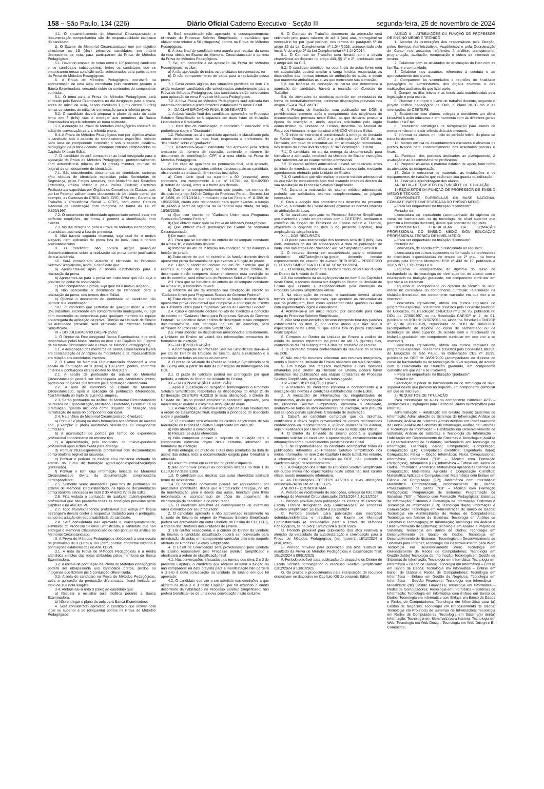158 – São Paulo, 134 (226) Diário Oficial Caderno Executivo - Seção III segunda-feira, 25 de novembro de 2024
4.1. O encaminhamento do Memorial Circunstanciado e documentação comprobatória são de responsabilidade exclusiva do candidato.
5. O Exame de Memorial Circunstanciado tem por objetivo selecionar os 10 (dez) primeiros candidatos, em ordem decrescente de nota, para participarem da Prova de Métodos Pedagógicos.
5.1. Havendo empate de notas entre o 10º (décimo) candidato e os candidatos subsequentes, todos os candidatos que se encontrarem nessa condição serão selecionados para participarem da Prova de Métodos Pedagógicos.
6. A Prova de Métodos Pedagógicos consistirá na apresentação de uma aula, ministrada pelo candidato perante a Banca Examinadora, versando sobre os conteúdos do componente curricular.
6.1. O tema para a Prova de Métodos Pedagógicos será sorteado pela Banca Examinadora no dia designado para a prova, antes do início da aula, sendo escolhido 1 (um) dentre 3 (três) temas constantes do edital de convocação para a referida prova.
6.2. O candidato deverá preparar o plano de aula de cada tema em 3 (três) vias e entregar aos membros da Banca Examinadora aquele referente ao tema sorteado.
6.3. A duração da Prova de Métodos Pedagógicos constará do edital de convocação para a referida prova.
6.4. A Prova de Métodos Pedagógicos tem por objetivo avaliar o candidato sob o aspecto do conhecimento específico, voltado para área do componente curricular e sob o aspecto didático–pedagógico da prática docente, mediante critérios estabelecidos no Capítulo IX deste Edital.
7. O candidato deverá comparecer ao local designado para a aplicação da Prova de Métodos Pedagógicos, preferencialmente, com antecedência mínima de 30 (trinta) minutos, munido do original de um documento de identidade.
7.1. São considerados documentos de identidade: carteiras e/ou cédulas de identidade expedidas pelas Secretarias de Segurança, pelas Forças Armadas, pelo Ministério das Relações Exteriores, Polícia Militar e pela Polícia Federal; Carteiras Profissionais expedidas por Órgãos ou Conselhos de Classes que, por Lei Federal, valham como documento de identidade como, por exemplo, as Carteiras do CREA, OAB, CRC, CRM etc.; Carteira de Trabalho e Previdência Social – CTPS, bem como Carteira Nacional de Habilitação com fotografia na forma da Lei nº 9.503/1997.
7.2. O documento de identidade apresentado deverá estar em perfeitas condições, de forma a permitir a identificação com clareza.
7.3. No dia designado para a Prova de Métodos Pedagógicos, o candidato assinará a lista de presença.
8. Não haverá segunda chamada, seja qual for o motivo alegado, nem aplicação da prova fora do local, data e horário preestabelecidos.
9. O candidato não poderá alegar quaisquer desconhecimentos sobre a realização da prova como justificativa de sua ausência.
10. Será considerado ausente e eliminado do Processo Seletivo Simplificado, ainda, o candidato que:
a) Apresentar–se após o horário estabelecido para a realização da prova.
b) Apresentar–se para a prova em outro local que não seja o previsto no edital de convocação.
c) Não comparecer a prova, seja qual for o motivo alegado.
d) Não apresentar o documento de identidade para a realização da prova, nos termos deste Edital.
e) Quando o documento de identidade do candidato não permitir sua identificação.
10.1. O candidato que perturbar de qualquer modo a ordem dos trabalhos, incorrendo em comportamento inadequado, ou agir com incorreção ou descortesia para qualquer membro da equipe encarregada da aplicação da prova, Direção da Unidade de Ensino ou autoridade presente, será eliminado do Processo Seletivo Simplificado.
IX – DO JULGAMENTO DAS PROVAS
1. O Diretor da Etec designará Banca Examinadora, que será responsável pelas fases listadas no item 1 do Capítulo VIII (Exame de Memorial Circunstanciado e Prova de Métodos Pedagógicos).
1.1. A designação dos membros da Banca Examinadora levará em consideração os princípios de moralidade e de impessoalidade em relação aos candidatos inscritos.
2. O Exame de Memorial Circunstanciado obedecerá a uma escala de pontuação de 0 (zero) a 100 (cem) pontos, conforme critérios e pontuações estabelecidos no ANEXO VI.
2.1. A escala de pontuação da análise do Memorial Circunstanciado poderá ser ultrapassada aos candidatos pretos, pardos ou indígenas que fizerem jus à pontuação diferenciada.
2.2. A nota do candidato no Exame de Memorial Circunstanciado, após a aplicação da pontuação diferenciada, ficará limitada ao triplo de sua nota simples.
2.3. Serão pontuados na análise do Memorial Circunstanciado os cursos de Especialização, Mestrado, Doutorado, Licenciatura ou Graduação, quando incluídos como requisito de titulação para ministração de aulas no componente curricular.
2.4. Na análise do Memorial Circunstanciado é vedado:
a) Pontuar 2 (duas) ou mais formações acadêmicas de mesmo tipo. (Exemplo: 2 (dois) mestrados vinculados ao componente curricular).
b) A acumulação de pontos por tempo de experiência profissional concomitante de mesmo tipo.
c) A apresentação, pelo candidato, de título/experiência profissional após a data fixada para entrega.
d) Pontuar título/experiência profissional com documentação comprobatória ilegível ou rasurada.
e) Pontuar o período de estágio e/ou monitoria efetuado no âmbito do curso de formação (graduação/especialização/pós graduação).
f) Pontuar o item cuja informação lançada no Memorial Circunstanciado divirja da documentação comprobatória correspondente.
2.5. Somente serão analisadas, para fins de pontuação no Exame de Memorial Circunstanciado, os tipos de documentação comprobatória elencados no item 2 do ANEXO IV deste Edital.
2.6. Fica vedada a pontuação de qualquer título/experiência profissional que não preencha todas as condições previstas neste Capítulo e no ANEXO VI.
2.7. Todo título/experiência profissional que esteja em língua estrangeira deverá conter a respectiva tradução para o português, sendo a tradução de responsabilidade do candidato.
2.8. Será considerado não aprovado e, consequentemente, eliminado do Processo Seletivo Simplificado, o candidato que não entregar o Memorial Circunstanciado ou não pontuar na análise do Memorial Circunstanciado.
3. A Prova de Métodos Pedagógicos obedecerá a uma escala de pontuação de 0 (zero) a 100 (cem) pontos, conforme critérios e pontuações estabelecidos no ANEXO VI.
3.1. A nota da Prova de Métodos Pedagógicos é a média aritmética simples das notas atribuídas pelos membros da Banca Examinadora.
3.2. A escala de pontuação da Prova de Métodos Pedagógicos poderá ser ultrapassada aos candidatos pretos, pardos ou indígenas que fizerem jus à pontuação diferenciada.
3.3. A nota do candidato na Prova de Métodos Pedagógicos, após a aplicação da pontuação diferenciada, ficará limitada ao triplo de sua nota simples.
3.4. Atribuir–se–á nota 0 (zero) ao candidato que:
a) Recusar a ministrar aula didática perante a Banca Examinadora.
b) Não entregar o plano de aula para Banca Examinadora.
4. Será considerado aprovado o candidato que obtiver nota igual ou superior a 50 (cinquenta) pontos na Prova de Métodos Pedagógicos.
5. Será considerado não aprovado, e consequentemente eliminado do Processo Seletivo Simplificado, o candidato que obtiver nota inferior a 50 (cinquenta) pontos na Prova de Métodos Pedagógicos.
6. A nota final do candidato será aquela que resultar da soma da nota obtida no Exame de Memorial Circunstanciado e da nota da Prova de Métodos Pedagógicos.
7. Se, em decorrência da aplicação da Prova de Métodos Pedagógicos, resultar:
a) A não aprovação de todos os candidatos selecionados; ou
b) O não comparecimento de todos para a realização dessa prova.
7.1. Caso ocorra alguma das situações previstas no item 7 e ainda restarem candidatos não selecionados anteriormente para a Prova de Métodos Pedagógicos, tais candidatos serão convocados para aplicação de nova Prova de Métodos Pedagógicos.
7.2. A nova Prova de Métodos Pedagógicos será aplicada nas mesmas condições e procedimentos estabelecidos neste Edital.
X – DA CLASSIFICAÇÃO FINAL E DESEMPATE
1. A classificação final dos candidatos aprovados no Processo Seletivo Simplificado será separada em duas listas de titulação: Licenciados e Graduados.
1.1. Para fins de convocação, o candidato "Licenciado" terá preferência sobre o "Graduado".
1.2. Relacionar–se–á o candidato aprovado e classificado pela ordem decrescente da nota final, respeitada a preferência do "licenciado" sobre o "graduado".
1.3. Relacionar–se–á o candidato não aprovado pela ordem crescente do número de inscrição, contendo o número do documento de identificação, CPF, e a nota obtida na Prova de Métodos Pedagógicos.
2. Em caso de igualdade na pontuação final, será aplicado, sucessivamente, os seguintes critérios de desempate ao candidato, observando–se a data do término das inscrições:
a) Com idade igual ou superior a 60 (sessenta) anos completos, em cumprimento à Lei nº 10.741, de 01/10/2003 (Estatuto do Idoso), entre si e frente aos demais.
b) Que tenha comprovadamente sido jurado, nos termos do disposto no artigo 440 do Código de Processo Penal – Decreto–Lei nº 3.689, de 03/10/1941, introduzido pela Lei Federal nº 11.689, de 10/06/2008, direito este reconhecido para quem exerceu a função de jurado a partir da vigência da lei federal aqui citada, ou seja, 10/08/2008.
c) Que tiver inscrito no "Cadastro Único para Programas Sociais do Governo Federal".
d) Que obtiver maior nota na Prova de Métodos Pedagógicos.
e) Que obtiver maior pontuação no Exame de Memorial Circunstanciado.
f) De maior idade.
2.1. Para que se beneficie do critério de desempate constante da alínea "b", o candidato deverá:
a) Informar no ato da inscrição sua condição de ter exercido a função de jurado.
b) Estar ciente de que no exercício da função docente deverá apresentar prova documental de que exerceu a função de jurado.
2.2. Caso o candidato declare no ato de inscrição que já exerceu a função de jurado, se beneficie deste critério de desempate e não comprove documentalmente esta condição no ato do exercício, será eliminado do Processo Seletivo Simplificado.
2.3. Para que se beneficie do critério de desempate constante na alínea "c", o candidato deverá:
a) Informar no ato da inscrição sua condição de inscrito no "Cadastro Único para Programas Sociais do Governo Federal".
b) Estar ciente de que no exercício da função docente deverá apresentar prova documental que comprove a condição de inscrito no "Cadastro Único para Programas Sociais do Governo Federal".
2.4. Caso o candidato declare no ato de inscrição a condição de inscrito no "Cadastro Único para Programas Sociais do Governo Federal", se beneficie deste critério de desempate e não comprove documentalmente esta condição no ato do exercício, será eliminado do Processo Seletivo Simplificado.
2.5. Para atender os dispositivos mencionados anteriormente, a Unidade de Ensino se valerá das informações constantes do formulário de inscrição.
XI – DA HOMOLOGAÇÃO
1. A homologação do Processo Seletivo Simplificado dar–se–á por ato do Diretor da Unidade de Ensino, após a realização e a conclusão de todas as etapas do certame.
2. O prazo de validade do Processo Seletivo Simplificado será de 1 (um) ano, a partir da data da publicação da homologação em DOE.
2.1. O prazo de validade poderá ser prorrogado por igual período, a critério do Diretor da Unidade de Ensino.
XII – DA CONVOCAÇÃO E ADMISSÃO
1. Após a publicação do despacho homologando o Processo Seletivo Simplificado, respeitadas as disposições do artigo 2º da Deliberação CEETEPS 41/2018 (e suas alterações), o Diretor da Unidade de Ensino poderá convocar o candidato aprovado, para manifestação quanto a escolha e atribuição de aulas.
1.1. A convocação, a escolha e atribuição de aulas obedecerão a ordem de classificação final, esgotada a prioridade do licenciado sobre o graduado.
1.2. O candidato terá exaurido os direitos decorrentes de sua habilitação no Processo Seletivo Simplificado em caso de:
a) Não atender a convocação.
b) Recusar as aulas oferecidas.
c) Não comprovar possuir o requisito de titulação para o componente curricular objeto deste certame, informado no formulário de inscrição.
d) Não entregar, no prazo de 7 dias úteis (contados da data de aceite das aulas), toda a documentação exigida para formalizar a admissão.
e) Deixar de entrar em exercício no prazo estipulado.
f) Não comprovar possuir as condições listadas no item 1 do Capítulo IV deste Edital.
1.3. O candidato que declinar das aulas oferecidas assinará termo de desistência.
1.4. O candidato convocado poderá ser representado por procurador constituído, desde que o procurador entregue, no ato da manifestação para o aceite das aulas, mandato com firma reconhecida e acompanhado de cópia do documento de identificação do candidato e do procurador.
1.5. O candidato assumirá as consequências de eventuais erros cometidos por seu procurador.
2. O candidato aprovado e não aproveitado inicialmente na Unidade de Ensino de origem do Processo Seletivo Simplificado poderá ser aproveitado em outra Unidade de Ensino do CEETEPS, a critério dos Diretores das Unidades de Ensino.
3. Em caráter excepcional, e a critério do Diretor da Unidade de Ensino, o candidato classificado poderá ser convocado para ministração de aulas em componente curricular diferente daquele ofertado no Processo Seletivo Simplificado.
4. O Edital de Convocação será providenciado pela Unidade de Ensino responsável pelo Processo Seletivo Simplificado e obedecerá a ordem de classificação final.
4.1. Nas convocações efetuadas nos termos dos itens 2 e 3 do presente Capítulo, o candidato que recusar assumir a função ou não comparecer na data prevista para a manifestação não perderá o direito à nova convocação na Unidade de Ensino em que foi aprovado.
4.2. O candidato que vier a ser admitido nas condições a que aludem os itens 2 e 3 deste Capítulo, por ter exercido o direito decorrente da habilitação no Processo Seletivo Simplificado, não poderá beneficiar–se de uma nova convocação neste certame.
5. O Contrato de Trabalho decorrente da admissão será celebrado pelo prazo máximo de até 1 (um) ano, prorrogável se necessário for por igual período, nos termos do parágrafo 5º do artigo 52 da Lei Complementar nº 1.044/2008, acrescentado pelo inciso V do artigo 2º da Lei Complementar nº 1.240/2014.
5.1. O Contrato de Trabalho será firmado com a devida observância ao disposto no artigo 443, §§ 1º e 2º, combinado com o artigo 445 da CLT.
5.2. O candidato admitido, na ocorrência de aulas livres e/ou em substituição, poderá ampliar a carga horária, respeitadas as disposições das normas internas de atribuição de aulas, e desde que mantenha atribuídas as aulas que motivaram sua admissão.
5.3. Na hipótese de cessação da causa que determinou a admissão do candidato, haverá a rescisão do Contrato de Trabalho.
5.4. As atividades de docência poderão ser executadas na forma de teletrabalho/remota, conforme disposições previstas nos artigos 75–A a 75–E da CLT.
6. A Portaria de Admissão, com publicação em DOE, é providenciada somente após o cumprimento das exigências de documentações previstas neste Edital, as que declarou possuir à época da inscrição e, ainda, aquelas solicitadas pelo órgão administrativo da Unidade de Ensino, descritas no Manual de Recursos Humanos, e que constitui o ANEXO VII deste Edital.
7. O início do exercício é condicionado à entrega do Atestado de Saúde Ocupacional – ASO e a publicação em DOE do Ato Decisório, em caso de encontrar–se em acumulação remunerada, nos termos do inciso XVI do artigo 37 da Constituição Federal.
7.1. O candidato, no ato da entrega da documentação para formalizar a admissão, receberá da Unidade de Ensino instruções para submeter–se ao exame médico admissional.
7.2. O exame médico admissional deverá ser realizado antes do início do exercício, em clínica ou médico conveniado, mediante agendamento efetuado pela Unidade de Ensino.
7.3. O candidato que não realizar o exame médico admissional ou que não for considerado apto terá exaurido todos os direitos da sua habilitação no Processo Seletivo Simplificado.
7.4. Durante a realização do exame médico admissional, poderão ser solicitados exames complementares, se julgado necessário.
8. Para a adoção dos procedimentos descritos no presente Capítulo, a Unidade de Ensino deverá observar as normas internas de atribuição de aulas.
9. Ao candidato aprovado no Processo Seletivo Simplificado que mantenha vínculo empregatício com o CEETEPS, mediante o exercício da função de Professor de Ensino Médio e Técnico, observado o disposto no item 5 do presente Capítulo, terá ampliação da carga horária.
XIII – DOS RECURSOS
1. O prazo para interposição dos recursos será de 3 (três) dias úteis, contados do dia útil subsequente a data da publicação de cada uma das etapas do Processo Seletivo Simplificado em DOE.
2. O recurso deverá ser encaminhado para o endereço eletrônico: e027adm@cps.sp.gov.br, devendo constar expressamente no assunto do e–mail: RECURSO – PROCESSO SELETIVO SIMPLIFICADO EDITAL Nº 027/35/2024.
2.1. O recurso, devidamente fundamentado, deverá ser dirigido ao Diretor da Unidade de Ensino.
2.2. Na ocorrência da situação prevista no item 6 do Capítulo I deste Edital, o recurso deverá ser dirigido ao Diretor da Unidade de Ensino que assumir a responsabilidade pela condução do Processo Seletivo Simplificado online.
3. Na elaboração do recurso, o candidato deverá utilizar termos adequados e respeitosos, que apontem as circunstâncias que os justifiquem, bem como apresentar cada questão ou item com argumentação lógica e consistente.
4. Admitir–se–á um único recurso por candidato para cada etapa do Processo Seletivo Simplificado.
5. Não será considerado o recurso interposto fora dos padrões estabelecidos no item 2, por outros meios que não seja o especificado neste Edital, ou que esteja fora do prazo estipulado neste Capítulo.
6. Compete ao Diretor da Unidade de Ensino a análise do mérito do recurso impetrado, no prazo de até 15 (quinze) dias, contados do dia útil subsequente a data de protocolo do recurso.
7. O candidato tomará conhecimento do resultado do recurso via DOE.
8. Não caberão recursos adicionais aos recursos interpostos, sendo o Diretor da Unidade de Ensino soberano em suas decisões.
9. Em função dos recursos impetrados e das decisões emanadas pelo Diretor da Unidade de Ensino, poderá haver alterações nas publicações das etapas constantes do Processo Seletivo Simplificado, antes de sua homologação.
XIV – DAS DISPOSIÇÕES FINAIS
1. A inscrição do candidato implicará o conhecimento e a aceitação das normas e condições estabelecidas neste Edital.
2. A inexatidão de informações ou irregularidades de documentos, ainda que verificadas posteriormente à homologação do Processo Seletivo Simplificado, eliminará o candidato, anulando–se todos os atos decorrentes da inscrição, sem prejuízo das sanções penais aplicáveis à falsidade de declaração.
3. Caberá ao candidato comprovar que os diplomas, certificados e títulos sejam provenientes de cursos reconhecidos credenciados ou recomendados e, quando realizados no exterior, sejam revalidados por Universidade Pública ou Instituição Oficial.
4. O Diretor da Unidade de Ensino poderá a qualquer momento solicitar ao candidato a apresentação, esclarecimento ou informações sobre os documentos previstos neste Edital.
5. É de responsabilidade do candidato acompanhar todas as publicações referentes ao Processo Seletivo Simplificado nos meios informados no item 2 do Capítulo I deste Edital. No entanto, a informação oficial é a publicação no DOE, não podendo o candidato alegar desconhecimento.
5.1. A divulgação dos editais do Processo Seletivo Simplificado em outros meios não especificados neste Edital não terá caráter oficial, sendo meramente informativa.
6. As Deliberações CEETEPS 41/2018 e suas alterações encontram–se no site do CEETEPS.
ANEXO I – CRONOGRAMA
A. Período de recebimento de inscrições, entrega da foto nítida e entrega do Memorial Circunstanciado: 26/11/2024 à 10/12/2024
B. Período provável para publicação da Portaria do Diretor de Escola Técnica designando a(s) Comissão(ões) do Processo Seletivo Simplificado: 12/12/2024 à 23/12/2024
C. Período provável para publicação das inscrições deferidas/indeferidas e resultado do Exame de Memorial Circunstanciado (e convocação para a Prova de Métodos Pedagógicos, se houver): 16/12/2024 à 06/01/2025
D. Período provável para publicação dos atos relativos a aferição da veracidade da autodeclaração e convocação para a Prova de Métodos Pedagógicos (se houver): 18/12/2024 à 08/01/2025
E. Período provável para publicação dos atos relativos ao resultado da Prova de Métodos Pedagógicos e classificação final: 19/12/2024 à 09/01/2025
F. Período provável para publicação do despacho do Diretor de Escola Técnica homologando o Processo Seletivo Simplificado: 23/12/2024 à 13/01/2025
G. Os prazos e procedimentos para interposição de recursos encontram–se dispostos no Capítulo XIII do presente Edital.
ANEXO II – ATRIBUIÇÕES DA FUNÇÃO DE PROFESSOR DE ENSINO MÉDIO E TÉCNICO
1. Atender às orientações dos responsáveis pela Direção, pelos Serviços Administrativos, Acadêmicos e pela Coordenação de Curso, nos assuntos referentes à análise, planejamento, programação, avaliação, recuperação e outros de interesse do ensino.
2. Colaborar com as atividades de articulação da Etec com as famílias e a comunidade.
3. Colaborar nos assuntos referentes à conduta e ao aproveitamento dos alunos.
4. Comparecer às solenidades e reuniões de finalidade pedagógica ou administrativa, dos órgãos coletivos e das instituições auxiliares de que fizer parte.
5. Cumprir os dias letivos e as horas–aula estabelecidas pela legislação e pela escola.
6. Elaborar e cumprir o plano de trabalho docente, segundo o projeto político pedagógico da Etec, o Plano de Curso e as orientações do CEETEPS.
7. Estabelecer com alunos, colegas e servidores um clima favorável à ação educativa e em harmonia com as diretrizes gerais fixadas pela Etec.
8. Estabelecer estratégias de recuperação para alunos de menor rendimento e dar ciência dela aos mesmos.
9. Informar os alunos, no início do período letivo, do plano de trabalho docente.
10. Manter em dia os assentamentos escolares e observar os prazos fixados para encaminhamento dos resultados parciais e finais.
11. Participar dos períodos dedicados ao planejamento, à avaliação e ao desenvolvimento profissional.
12. Preparar as aulas e material didático de apoio, bem como as atividades de recuperação.
13. Zelar e conservar os materiais, as instalações e os equipamentos de trabalho que estão sob sua guarda ou utilização.
14. Zelar pela aprendizagem dos alunos.
ANEXO III – REQUISITOS DA FUNÇÃO E DE TITULAÇÃO
1) REQUISITOS DA FUNÇÃO DE PROFESSOR DE ENSINO MÉDIO E TÉCNICO
COMPONENTE CURRICULAR DA BASE NACIONAL COMUM E PARTE DIVERSIFICADA DO ENSINO MÉDIO:
– Para ser enquadrado na titulação "licenciado":
Portador de:
Licenciatura ou equivalente (acompanhado do diploma de curso de bacharelado ou de tecnologia de nível superior que permitiu a formação docente), desde que previsto no requisito.
COMPONENTE CURRICULAR DA FORMAÇÃO PROFISSIONAL DO ENSINO MÉDIO E/OU EDUCAÇÃO PROFISSIONAL TÉCNICA DE NÍVEL MÉDIO:
– Para ser enquadrado na titulação "licenciado":
Portador de:
Licenciatura, de acordo com o relacionado no requisito;
Licenciatura em cursos superiores de formação de professores de disciplinas especializadas no ensino de 2º grau, na forma prevista pela Portaria Ministerial BSB nº 432 de 19, publicada a 20/07/1971, Esquemas I e II.
Esquema I: acompanhado do diploma do curso de bacharelado ou de tecnologia de nível superior, de acordo com o relacionado na titulação graduado, em componente curricular em que vier a se inscrever.
Esquema II: acompanhado do diploma de técnico de nível médio no curso/área do componente curricular, relacionado na titulação licenciado, em componente curricular em que vier a se inscrever.
Licenciatura equivalente, obtida em cursos regulares de programas especiais, nos termos previstos pelo Conselho Nacional de Educação, na Resolução CNE/CEB nº 2 de 26, publicada no DOU de 27/06/1997, ou na Resolução CNE/CP nº 2, de 01, publicada no DOU de 02/07/2015 ou, ainda, na Resolução CNE/CP nº 2, de 20/12/2019, republicada no DOU de 10/02/2020 (acompanhado do diploma do curso de bacharelado ou de tecnologia de nível superior, de acordo com o relacionado na titulação graduado, em componente curricular em que vier a se inscrever).
Licenciatura equivalente, obtida em cursos regulares de programas especiais, nos termos previstos pelo Conselho Estadual de Educação de São Paulo, na Deliberação CEE nº 10/99, publicada no DOE de 08/01/2000 (acompanhado do diploma do curso de bacharelado ou de tecnologia de nível superior, de acordo com o relacionado na titulação graduado, em componente curricular em que vier a se inscrever).
– Para ser enquadrado na titulação "graduado":
Portador de:
Graduação superior de bacharelado ou de tecnologia de nível superior desde que previsto no requisito, em componente curricular em que se inscrever.
2) REQUISITOS DE TITULAÇÃO
Para ministração de aulas no componente curricular 4235 – Tecnologias e Linguagens para Banco de Dados II(Informática para Internet):
Administração – Habilitação em Gestão de(em) Sistemas de Informação; Administração de Sistemas de Informação; Análise de Sistemas; Análise de Sistemas Administrativos em Processamento de Dados; Análise de Sistemas de Informação; Análise de Sistemas e Tecnologia da Informação – Habilitação em Desenvolvimento de Sistemas; Análise de Sistemas e Tecnologia da Informação – Habilitação em Gerenciamento de Sistemas e Tecnologias; Análise e Desenvolvimento de Sistemas; Bacharelado em Tecnologia da Informação; Ciência(s) da(de) Computação; Computação; Computação (LP); Computação Científica; Engenharia da(de) Computação; Física – Opção Informática; Física Computacional; Informática; Informática ("EII" – Técnico com Formação Pedagógica); Informática (LP); Informática – Ênfase em Banco de Dados; Informática Biomédica; Matemática Aplicada às Ciências da Computação; Matemática Aplicada e Computação Científica; Matemática Aplicada e Computacional; Matemática com Ênfase em Ciência da Computação (LP); Matemática com Informática; Matemática Computacional; Processamento de Dados; Processamento de Dados ("EII" – Técnico com Formação Pedagógica); Programação de Sistemas; Programação de Sistemas ("EII" – Técnico com Formação Pedagógica); Sistemas de Informação; Sistemas e Tecnologia da Informação; Sistemas e Tecnologia da Informação (LP); Tecnologia da(de) Informação e Comunicação; Tecnologia em Administração de Banco de Dados; Tecnologia em Administração de Redes de Computadores; Tecnologia em Análise de Sistemas; Tecnologia em Análise de Sistemas e Tecnologia(s) da Informação; Tecnologia em Análise e Desenvolvimento de Sistemas; Tecnologia em Análise e Projeto de Sistemas; Tecnologia em Banco de Dados; Tecnologia em Desenvolvimento de Banco de Dados; Tecnologia em Desenvolvimento de Sistemas ; Tecnologia em Desenvolvimento de Sistemas para Internet; Tecnologia em Desenvolvimento para Web; Tecnologia em Desenvolvimento Web; Tecnologia em Gerenciamento de Redes de Computadores; Tecnologia em Gestão da(de) Tecnologia da Informação; Tecnologia em Gestão de Sistemas de Informação; Tecnologia em Informática; Tecnologia em Informática – Banco de Dados; Tecnologia em Informática – Ênfase em Banco de Dados; Tecnologia em Informática – Ênfase em Banco de Dados e Redes de Computadores; Tecnologia em Informática – Ênfase em Gestão de Negócios; Tecnologia em Informática – Gestão Financeira; Tecnologia em Informática – Modalidade (de) Gestão Financeira; Tecnologia em Informática – Redes de Computadores; Tecnologia em Informática – Sistemas de Informação; Tecnologia em Informática com Ênfase em Banco de Dados; Tecnologia em Informática com Ênfase em Banco de Dados e Redes de Computadores; Tecnologia em Informática para (a) Gestão de Negócios; Tecnologia em Processamento de Dados; Tecnologia em Projeto(s) de Sistemas de Informações; Tecnologia em Redes de Computadores; Tecnologia em Sistema(s) de(da) Informação; Tecnologia em Sistema(s) para Internet; Tecnologia em Web; Tecnologia em Web Design; Tecnologia em Web Design e E–Commerce;